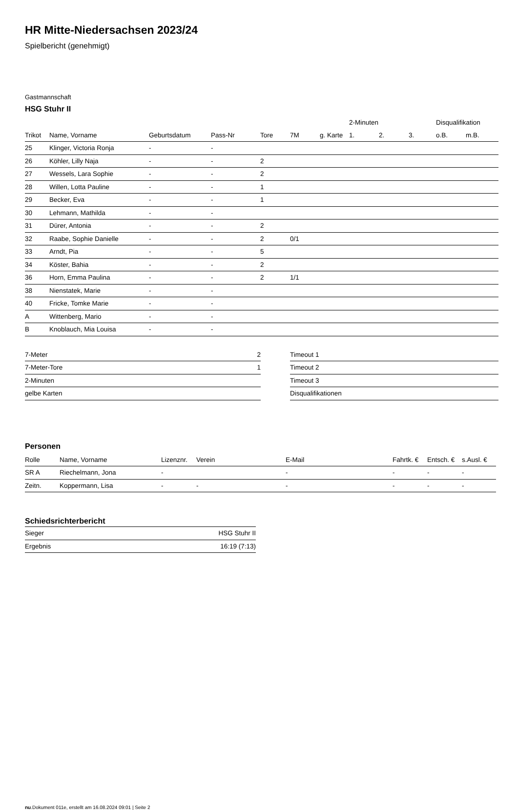HR Mitte-Niedersachsen 2023/24
Spielbericht (genehmigt)
Gastmannschaft
HSG Stuhr II
| | | | | | | | 2-Minuten | | | Disqualifikation | |
| --- | --- | --- | --- | --- | --- | --- | --- | --- | --- | --- | --- |
| Trikot | Name, Vorname | Geburtsdatum | Pass-Nr | Tore | 7M | g. Karte | 1. | 2. | 3. | o.B. | m.B. |
| 25 | Klinger, Victoria Ronja | - | - | | | | | | | | |
| 26 | Köhler, Lilly Naja | - | - | 2 | | | | | | | |
| 27 | Wessels, Lara Sophie | - | - | 2 | | | | | | | |
| 28 | Willen, Lotta Pauline | - | - | 1 | | | | | | | |
| 29 | Becker, Eva | - | - | 1 | | | | | | | |
| 30 | Lehmann, Mathilda | - | - | | | | | | | | |
| 31 | Dürer, Antonia | - | - | 2 | | | | | | | |
| 32 | Raabe, Sophie Danielle | - | - | 2 | 0/1 | | | | | | |
| 33 | Arndt, Pia | - | - | 5 | | | | | | | |
| 34 | Köster, Bahia | - | - | 2 | | | | | | | |
| 36 | Horn, Emma Paulina | - | - | 2 | 1/1 | | | | | | |
| 38 | Nienstatek, Marie | - | - | | | | | | | | |
| 40 | Fricke, Tomke Marie | - | - | | | | | | | | |
| A | Wittenberg, Mario | - | - | | | | | | | | |
| B | Knoblauch, Mia Louisa | - | - | | | | | | | | |
| 7-Meter | 2 |
| 7-Meter-Tore | 1 |
| 2-Minuten | |
| gelbe Karten | |
| Timeout 1 |
| Timeout 2 |
| Timeout 3 |
| Disqualifikationen |
Personen
| Rolle | Name, Vorname | Lizenznr. | Verein | E-Mail | Fahrtk. € | Entsch. € | s.Ausl. € |
| --- | --- | --- | --- | --- | --- | --- | --- |
| SR A | Riechelmann, Jona | - | | - | - | - | - |
| Zeitn. | Koppermann, Lisa | - | - | - | - | - | - |
Schiedsrichterbericht
| Sieger | HSG Stuhr II |
| Ergebnis | 16:19 (7:13) |
nu.Dokument 011e, erstellt am 16.08.2024 09:01 | Seite 2